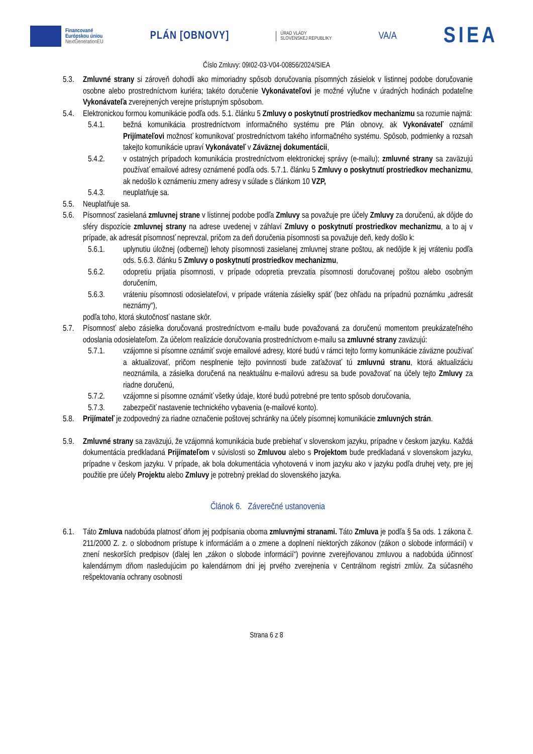Financované
Európskou úniou
NextGenerationEU
PLÁN [OBNOVY]
ÚRAD VLÁDY
SLOVENSKEJ REPUBLIKY
VA/A
SIEA
Číslo Zmluvy: 09I02-03-V04-00856/2024/SIEA
5.3. Zmluvné strany si zároveň dohodli ako mimoriadny spôsob doručovania písomných zásielok v listinnej podobe doručovanie osobne alebo prostredníctvom kuriéra; takéto doručenie Vykonávateľovi je možné výlučne v úradných hodinách podateľne Vykonávateľa zverejnených verejne prístupným spôsobom.
5.4. Elektronickou formou komunikácie podľa ods. 5.1. článku 5 Zmluvy o poskytnutí prostriedkov mechanizmu sa rozumie najmä:
5.4.1. bežná komunikácia prostredníctvom informačného systému pre Plán obnovy, ak Vykonávateľ oznámil Prijímateľovi možnosť komunikovať prostredníctvom takého informačného systému. Spôsob, podmienky a rozsah takejto komunikácie upraví Vykonávateľ v Záväznej dokumentácii,
5.4.2. v ostatných prípadoch komunikácia prostredníctvom elektronickej správy (e-mailu); zmluvné strany sa zaväzujú používať emailové adresy oznámené podľa ods. 5.7.1. článku 5 Zmluvy o poskytnutí prostriedkov mechanizmu, ak nedošlo k oznámeniu zmeny adresy v súlade s článkom 10 VZP,
5.4.3. neuplatňuje sa.
5.5. Neuplatňuje sa.
5.6. Písomnosť zasielaná zmluvnej strane v listinnej podobe podľa Zmluvy sa považuje pre účely Zmluvy za doručenú, ak dôjde do sféry dispozície zmluvnej strany na adrese uvedenej v záhlaví Zmluvy o poskytnutí prostriedkov mechanizmu, a to aj v prípade, ak adresát písomnosť neprevzal, pričom za deň doručenia písomnosti sa považuje deň, kedy došlo k:
5.6.1. uplynutiu úložnej (odbernej) lehoty písomnosti zasielanej zmluvnej strane poštou, ak nedôjde k jej vráteniu podľa ods. 5.6.3. článku 5 Zmluvy o poskytnutí prostriedkov mechanizmu,
5.6.2. odopretiu prijatia písomnosti, v prípade odopretia prevzatia písomnosti doručovanej poštou alebo osobným doručením,
5.6.3. vráteniu písomnosti odosielateľovi, v prípade vrátenia zásielky späť (bez ohľadu na prípadnú poznámku „adresát neznámy“),
podľa toho, ktorá skutočnosť nastane skôr.
5.7. Písomnosť alebo zásielka doručovaná prostredníctvom e-mailu bude považovaná za doručenú momentom preukázateľného odoslania odosielateľom. Za účelom realizácie doručovania prostredníctvom e-mailu sa zmluvné strany zaväzujú:
5.7.1. vzájomne si písomne oznámiť svoje emailové adresy, ktoré budú v rámci tejto formy komunikácie záväzne používať a aktualizovať, pričom nesplnenie tejto povinnosti bude zaťažovať tú zmluvnú stranu, ktorá aktualizáciu neoznámila, a zásielka doručená na neaktuálnu e-mailovú adresu sa bude považovať na účely tejto Zmluvy za riadne doručenú,
5.7.2. vzájomne si písomne oznámiť všetky údaje, ktoré budú potrebné pre tento spôsob doručovania,
5.7.3. zabezpečiť nastavenie technického vybavenia (e-mailové konto).
5.8. Prijímateľ je zodpovedný za riadne označenie poštovej schránky na účely písomnej komunikácie zmluvných strán.
5.9. Zmluvné strany sa zaväzujú, že vzájomná komunikácia bude prebiehať v slovenskom jazyku, prípadne v českom jazyku. Každá dokumentácia predkladaná Prijímateľom v súvislosti so Zmluvou alebo s Projektom bude predkladaná v slovenskom jazyku, prípadne v českom jazyku. V prípade, ak bola dokumentácia vyhotovená v inom jazyku ako v jazyku podľa druhej vety, pre jej použitie pre účely Projektu alebo Zmluvy je potrebný preklad do slovenského jazyka.
Článok 6. Záverečné ustanovenia
6.1. Táto Zmluva nadobúda platnosť dňom jej podpísania oboma zmluvnými stranami. Táto Zmluva je podľa § 5a ods. 1 zákona č. 211/2000 Z. z. o slobodnom prístupe k informáciám a o zmene a doplnení niektorých zákonov (zákon o slobode informácií) v znení neskorších predpisov (ďalej len „zákon o slobode informácií“) povinne zverejňovanou zmluvou a nadobúda účinnosť kalendárnym dňom nasledujúcim po kalendárnom dni jej prvého zverejnenia v Centrálnom registri zmlúv. Za súčasného rešpektovania ochrany osobnosti
Strana 6 z 8